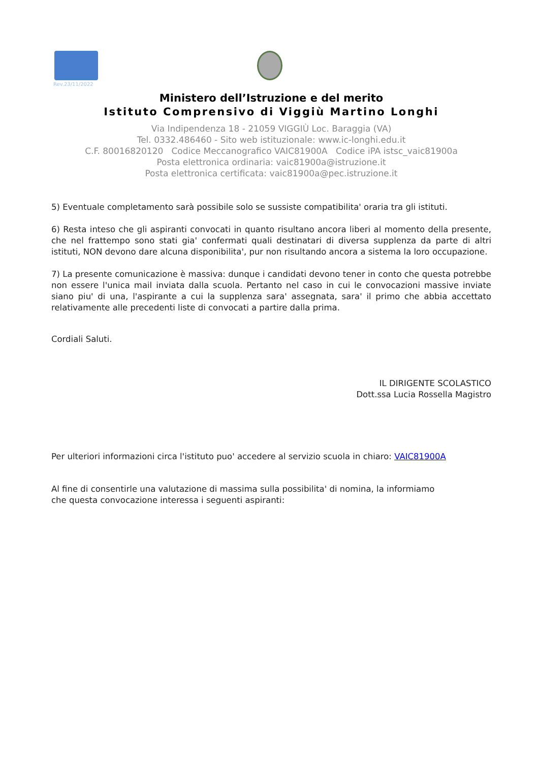Rev.23/11/2022
Ministero dell’Istruzione e del merito
Istituto Comprensivo di Viggiù Martino Longhi
Via Indipendenza 18 - 21059 VIGGIÙ Loc. Baraggia (VA)
Tel. 0332.486460 - Sito web istituzionale: www.ic-longhi.edu.it
C.F. 80016820120 Codice Meccanografico VAIC81900A Codice iPA istsc_vaic81900a
Posta elettronica ordinaria: vaic81900a@istruzione.it
Posta elettronica certificata: vaic81900a@pec.istruzione.it
5) Eventuale completamento sarà possibile solo se sussiste compatibilita' oraria tra gli istituti.
6) Resta inteso che gli aspiranti convocati in quanto risultano ancora liberi al momento della presente, che nel frattempo sono stati gia' confermati quali destinatari di diversa supplenza da parte di altri istituti, NON devono dare alcuna disponibilita', pur non risultando ancora a sistema la loro occupazione.
7) La presente comunicazione è massiva: dunque i candidati devono tener in conto che questa potrebbe non essere l'unica mail inviata dalla scuola. Pertanto nel caso in cui le convocazioni massive inviate siano piu' di una, l'aspirante a cui la supplenza sara' assegnata, sara' il primo che abbia accettato relativamente alle precedenti liste di convocati a partire dalla prima.
Cordiali Saluti.
IL DIRIGENTE SCOLASTICO
Dott.ssa Lucia Rossella Magistro
Per ulteriori informazioni circa l'istituto puo' accedere al servizio scuola in chiaro: VAIC81900A
Al fine di consentirle una valutazione di massima sulla possibilita' di nomina, la informiamo
che questa convocazione interessa i seguenti aspiranti: